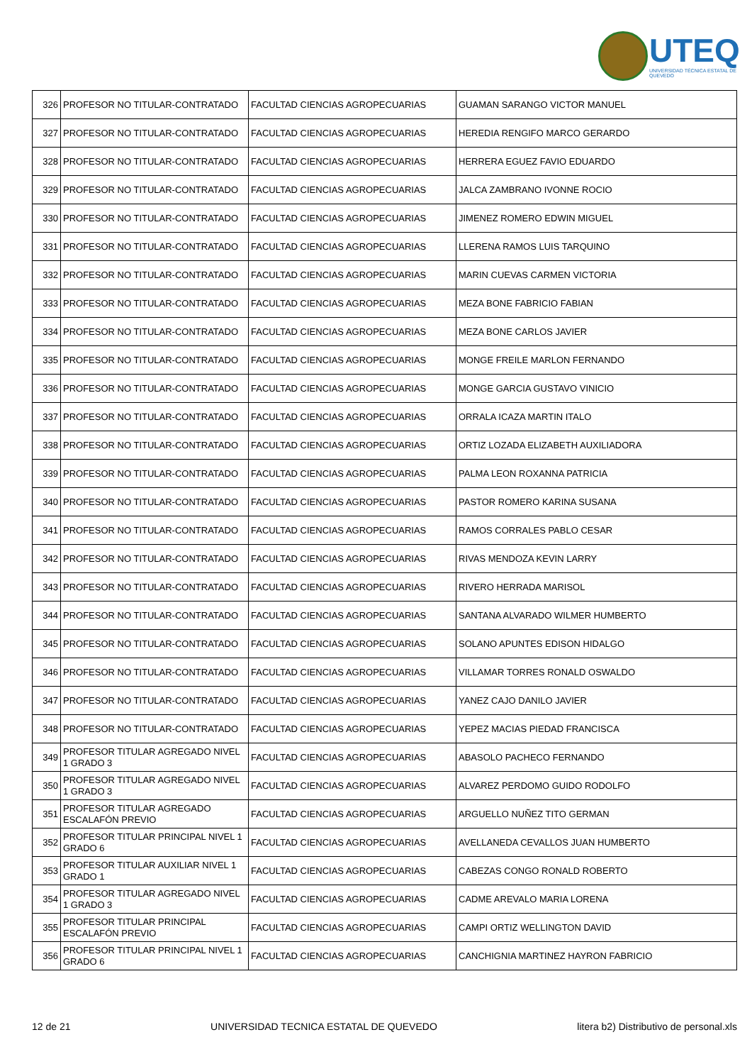UTEQ
UNIVERSIDAD TÉCNICA ESTATAL DE QUEVEDO
| 326 | PROFESOR NO TITULAR-CONTRATADO | FACULTAD CIENCIAS AGROPECUARIAS | GUAMAN SARANGO VICTOR MANUEL |
| 327 | PROFESOR NO TITULAR-CONTRATADO | FACULTAD CIENCIAS AGROPECUARIAS | HEREDIA RENGIFO MARCO GERARDO |
| 328 | PROFESOR NO TITULAR-CONTRATADO | FACULTAD CIENCIAS AGROPECUARIAS | HERRERA EGUEZ FAVIO EDUARDO |
| 329 | PROFESOR NO TITULAR-CONTRATADO | FACULTAD CIENCIAS AGROPECUARIAS | JALCA ZAMBRANO IVONNE ROCIO |
| 330 | PROFESOR NO TITULAR-CONTRATADO | FACULTAD CIENCIAS AGROPECUARIAS | JIMENEZ ROMERO EDWIN MIGUEL |
| 331 | PROFESOR NO TITULAR-CONTRATADO | FACULTAD CIENCIAS AGROPECUARIAS | LLERENA RAMOS LUIS TARQUINO |
| 332 | PROFESOR NO TITULAR-CONTRATADO | FACULTAD CIENCIAS AGROPECUARIAS | MARIN CUEVAS CARMEN VICTORIA |
| 333 | PROFESOR NO TITULAR-CONTRATADO | FACULTAD CIENCIAS AGROPECUARIAS | MEZA BONE FABRICIO FABIAN |
| 334 | PROFESOR NO TITULAR-CONTRATADO | FACULTAD CIENCIAS AGROPECUARIAS | MEZA BONE CARLOS JAVIER |
| 335 | PROFESOR NO TITULAR-CONTRATADO | FACULTAD CIENCIAS AGROPECUARIAS | MONGE FREILE MARLON FERNANDO |
| 336 | PROFESOR NO TITULAR-CONTRATADO | FACULTAD CIENCIAS AGROPECUARIAS | MONGE GARCIA GUSTAVO VINICIO |
| 337 | PROFESOR NO TITULAR-CONTRATADO | FACULTAD CIENCIAS AGROPECUARIAS | ORRALA ICAZA MARTIN ITALO |
| 338 | PROFESOR NO TITULAR-CONTRATADO | FACULTAD CIENCIAS AGROPECUARIAS | ORTIZ LOZADA ELIZABETH AUXILIADORA |
| 339 | PROFESOR NO TITULAR-CONTRATADO | FACULTAD CIENCIAS AGROPECUARIAS | PALMA LEON ROXANNA PATRICIA |
| 340 | PROFESOR NO TITULAR-CONTRATADO | FACULTAD CIENCIAS AGROPECUARIAS | PASTOR ROMERO KARINA SUSANA |
| 341 | PROFESOR NO TITULAR-CONTRATADO | FACULTAD CIENCIAS AGROPECUARIAS | RAMOS CORRALES PABLO CESAR |
| 342 | PROFESOR NO TITULAR-CONTRATADO | FACULTAD CIENCIAS AGROPECUARIAS | RIVAS MENDOZA KEVIN LARRY |
| 343 | PROFESOR NO TITULAR-CONTRATADO | FACULTAD CIENCIAS AGROPECUARIAS | RIVERO HERRADA MARISOL |
| 344 | PROFESOR NO TITULAR-CONTRATADO | FACULTAD CIENCIAS AGROPECUARIAS | SANTANA ALVARADO WILMER HUMBERTO |
| 345 | PROFESOR NO TITULAR-CONTRATADO | FACULTAD CIENCIAS AGROPECUARIAS | SOLANO APUNTES EDISON HIDALGO |
| 346 | PROFESOR NO TITULAR-CONTRATADO | FACULTAD CIENCIAS AGROPECUARIAS | VILLAMAR TORRES RONALD OSWALDO |
| 347 | PROFESOR NO TITULAR-CONTRATADO | FACULTAD CIENCIAS AGROPECUARIAS | YANEZ CAJO DANILO JAVIER |
| 348 | PROFESOR NO TITULAR-CONTRATADO | FACULTAD CIENCIAS AGROPECUARIAS | YEPEZ MACIAS PIEDAD FRANCISCA |
| 349 | PROFESOR TITULAR AGREGADO NIVEL 1 GRADO 3 | FACULTAD CIENCIAS AGROPECUARIAS | ABASOLO PACHECO FERNANDO |
| 350 | PROFESOR TITULAR AGREGADO NIVEL 1 GRADO 3 | FACULTAD CIENCIAS AGROPECUARIAS | ALVAREZ PERDOMO GUIDO RODOLFO |
| 351 | PROFESOR TITULAR AGREGADO ESCALAFÓN PREVIO | FACULTAD CIENCIAS AGROPECUARIAS | ARGUELLO NUÑEZ TITO GERMAN |
| 352 | PROFESOR TITULAR PRINCIPAL NIVEL 1 GRADO 6 | FACULTAD CIENCIAS AGROPECUARIAS | AVELLANEDA CEVALLOS JUAN HUMBERTO |
| 353 | PROFESOR TITULAR AUXILIAR NIVEL 1 GRADO 1 | FACULTAD CIENCIAS AGROPECUARIAS | CABEZAS CONGO RONALD ROBERTO |
| 354 | PROFESOR TITULAR AGREGADO NIVEL 1 GRADO 3 | FACULTAD CIENCIAS AGROPECUARIAS | CADME AREVALO MARIA LORENA |
| 355 | PROFESOR TITULAR PRINCIPAL ESCALAFÓN PREVIO | FACULTAD CIENCIAS AGROPECUARIAS | CAMPI ORTIZ WELLINGTON DAVID |
| 356 | PROFESOR TITULAR PRINCIPAL NIVEL 1 GRADO 6 | FACULTAD CIENCIAS AGROPECUARIAS | CANCHIGNIA MARTINEZ HAYRON FABRICIO |
12 de 21 UNIVERSIDAD TECNICA ESTATAL DE QUEVEDO litera b2) Distributivo de personal.xls